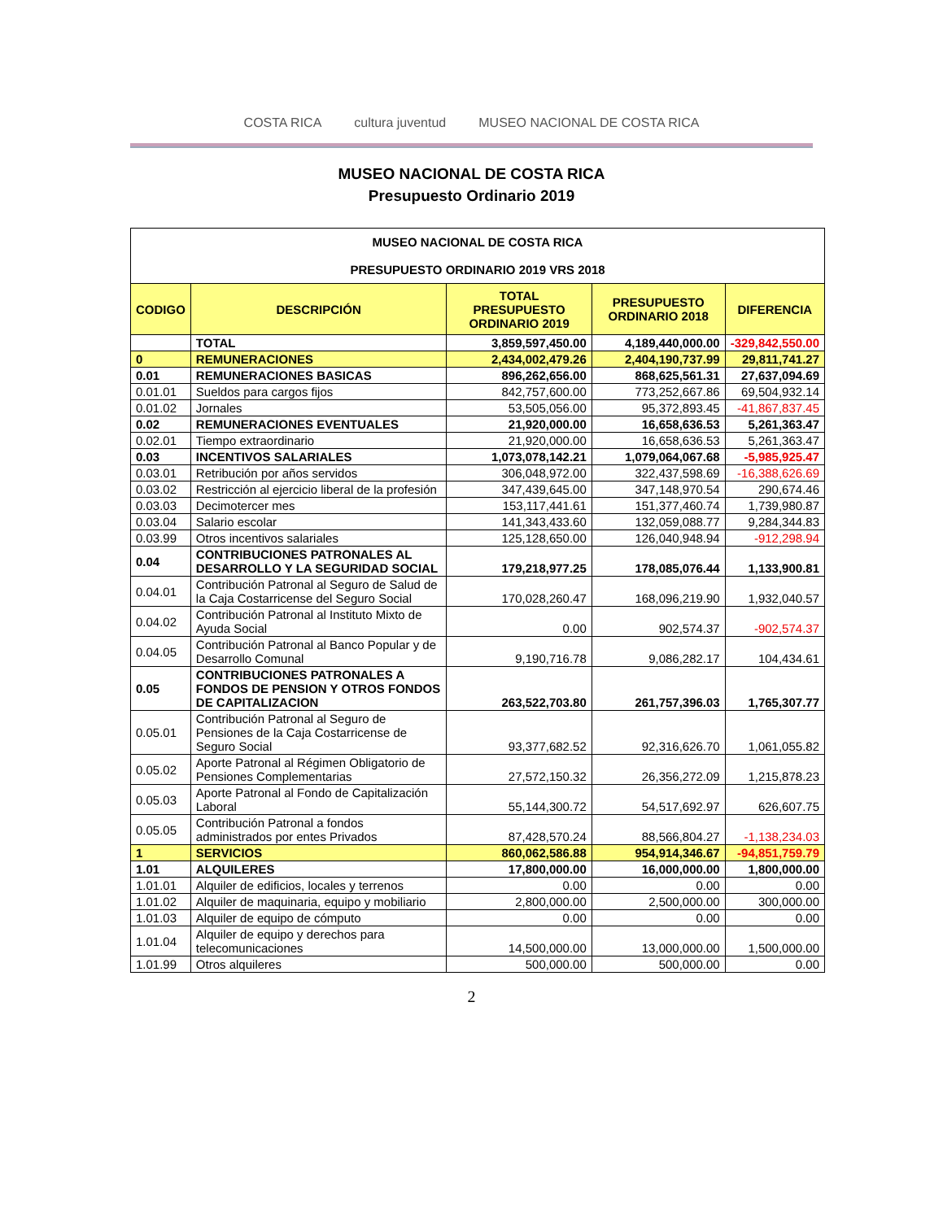COSTA RICA
cultura juventud
MUSEO NACIONAL DE COSTA RICA
MUSEO NACIONAL DE COSTA RICA
Presupuesto Ordinario 2019
| MUSEO NACIONAL DE COSTA RICA PRESUPUESTO ORDINARIO 2019 VRS 2018 | | | | |
| CODIGO | DESCRIPCIÓN | TOTAL PRESUPUESTO ORDINARIO 2019 | PRESUPUESTO ORDINARIO 2018 | DIFERENCIA |
| | TOTAL | 3,859,597,450.00 | 4,189,440,000.00 | -329,842,550.00 |
| 0 | REMUNERACIONES | 2,434,002,479.26 | 2,404,190,737.99 | 29,811,741.27 |
| 0.01 | REMUNERACIONES BASICAS | 896,262,656.00 | 868,625,561.31 | 27,637,094.69 |
| 0.01.01 | Sueldos para cargos fijos | 842,757,600.00 | 773,252,667.86 | 69,504,932.14 |
| 0.01.02 | Jornales | 53,505,056.00 | 95,372,893.45 | -41,867,837.45 |
| 0.02 | REMUNERACIONES EVENTUALES | 21,920,000.00 | 16,658,636.53 | 5,261,363.47 |
| 0.02.01 | Tiempo extraordinario | 21,920,000.00 | 16,658,636.53 | 5,261,363.47 |
| 0.03 | INCENTIVOS SALARIALES | 1,073,078,142.21 | 1,079,064,067.68 | -5,985,925.47 |
| 0.03.01 | Retribución por años servidos | 306,048,972.00 | 322,437,598.69 | -16,388,626.69 |
| 0.03.02 | Restricción al ejercicio liberal de la profesión | 347,439,645.00 | 347,148,970.54 | 290,674.46 |
| 0.03.03 | Decimotercer mes | 153,117,441.61 | 151,377,460.74 | 1,739,980.87 |
| 0.03.04 | Salario escolar | 141,343,433.60 | 132,059,088.77 | 9,284,344.83 |
| 0.03.99 | Otros incentivos salariales | 125,128,650.00 | 126,040,948.94 | -912,298.94 |
| 0.04 | CONTRIBUCIONES PATRONALES AL DESARROLLO Y LA SEGURIDAD SOCIAL | 179,218,977.25 | 178,085,076.44 | 1,133,900.81 |
| 0.04.01 | Contribución Patronal al Seguro de Salud de la Caja Costarricense del Seguro Social | 170,028,260.47 | 168,096,219.90 | 1,932,040.57 |
| 0.04.02 | Contribución Patronal al Instituto Mixto de Ayuda Social | 0.00 | 902,574.37 | -902,574.37 |
| 0.04.05 | Contribución Patronal al Banco Popular y de Desarrollo Comunal | 9,190,716.78 | 9,086,282.17 | 104,434.61 |
| 0.05 | CONTRIBUCIONES PATRONALES A FONDOS DE PENSION Y OTROS FONDOS DE CAPITALIZACION | 263,522,703.80 | 261,757,396.03 | 1,765,307.77 |
| 0.05.01 | Contribución Patronal al Seguro de Pensiones de la Caja Costarricense de Seguro Social | 93,377,682.52 | 92,316,626.70 | 1,061,055.82 |
| 0.05.02 | Aporte Patronal al Régimen Obligatorio de Pensiones Complementarias | 27,572,150.32 | 26,356,272.09 | 1,215,878.23 |
| 0.05.03 | Aporte Patronal al Fondo de Capitalización Laboral | 55,144,300.72 | 54,517,692.97 | 626,607.75 |
| 0.05.05 | Contribución Patronal a fondos administrados por entes Privados | 87,428,570.24 | 88,566,804.27 | -1,138,234.03 |
| 1 | SERVICIOS | 860,062,586.88 | 954,914,346.67 | -94,851,759.79 |
| 1.01 | ALQUILERES | 17,800,000.00 | 16,000,000.00 | 1,800,000.00 |
| 1.01.01 | Alquiler de edificios, locales y terrenos | 0.00 | 0.00 | 0.00 |
| 1.01.02 | Alquiler de maquinaria, equipo y mobiliario | 2,800,000.00 | 2,500,000.00 | 300,000.00 |
| 1.01.03 | Alquiler de equipo de cómputo | 0.00 | 0.00 | 0.00 |
| 1.01.04 | Alquiler de equipo y derechos para telecomunicaciones | 14,500,000.00 | 13,000,000.00 | 1,500,000.00 |
| 1.01.99 | Otros alquileres | 500,000.00 | 500,000.00 | 0.00 |
2